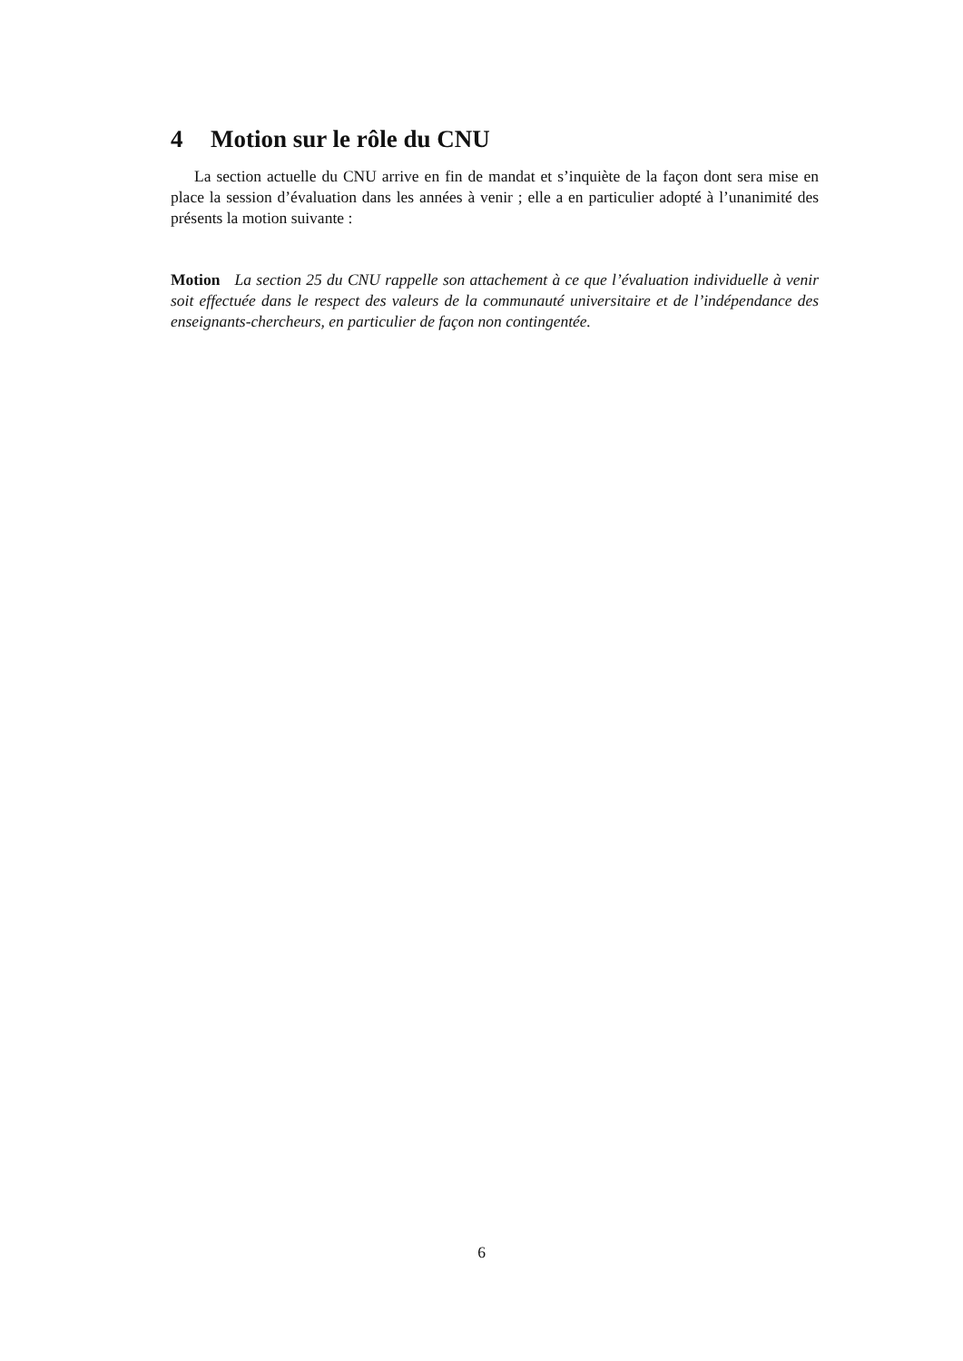4 Motion sur le rôle du CNU
La section actuelle du CNU arrive en fin de mandat et s’inquiète de la façon dont sera mise en place la session d’évaluation dans les années à venir ; elle a en particulier adopté à l’unanimité des présents la motion suivante :
Motion La section 25 du CNU rappelle son attachement à ce que l’évaluation individuelle à venir soit effectuée dans le respect des valeurs de la communauté universitaire et de l’indépendance des enseignants-chercheurs, en particulier de façon non contingentée.
6